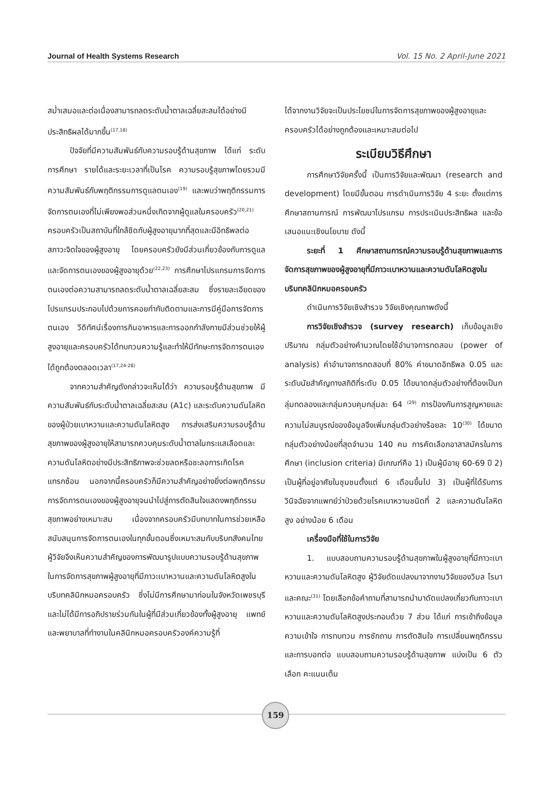Journal of Health Systems Research Vol. 15 No. 2 April-June 2021
สม่ำเสมอและต่อเนื่องสามารถลดระดับน้ำตาลเฉลี่ยสะสมได้อย่างมีประสิทธิผลได้มากขึ้น<sup>(17,18)</sup>
ปัจจัยที่มีความสัมพันธ์กับความรอบรู้ด้านสุขภาพ ได้แก่ ระดับการศึกษา รายได้และระยะเวลาที่เป็นโรค ความรอบรู้สุขภาพโดยรวมมีความสัมพันธ์กับพฤติกรรมการดูแลตนเอง<sup>(19)</sup> และพบว่าพฤติกรรมการจัดการตนเองที่ไม่เพียงพอส่วนหนึ่งเกิดจากผู้ดูแลในครอบครัว<sup>(20,21)</sup> ครอบครัวเป็นสถาบันที่ใกล้ชิดกับผู้สูงอายุมากที่สุดและมีอิทธิพลต่อสภาวะจิตใจของผู้สูงอายุ โดยครอบครัวยังมีส่วนเกี่ยวข้องกับการดูแลและจัดการตนเองของผู้สูงอายุด้วย<sup>(22,23)</sup> การศึกษาโปรแกรมการจัดการตนเองต่อความสามารถลดระดับน้ำตาลเฉลี่ยสะสม ซึ่งรายละเอียดของโปรแกรมประกอบไปด้วยการคอยกำกับติดตามและการมีคู่มือการจัดการตนเอง วีดิทัศน์เรื่องการกินอาหารและการออกกำลังกายมีส่วนช่วยให้ผู้สูงอายุและครอบครัวได้ทบทวนความรู้และทำให้มีทักษะการจัดการตนเองได้ถูกต้องตลอดเวลา<sup>(17,24-28)</sup>
จากความสำคัญดังกล่าวจะเห็นได้ว่า ความรอบรู้ด้านสุขภาพ มีความสัมพันธ์กับระดับน้ำตาลเฉลี่ยสะสม (A1c) และระดับความดันโลหิตของผู้ป่วยเบาหวานและความดันโลหิตสูง การส่งเสริมความรอบรู้ด้านสุขภาพของผู้สูงอายุให้สามารถควบคุมระดับน้ำตาลในกระแสเลือดและความดันโลหิตอย่างมีประสิทธิภาพจะช่วยลดหรือชะลอการเกิดโรคแทรกซ้อน นอกจากนี้ครอบครัวก็มีความสำคัญอย่างยิ่งต่อพฤติกรรมการจัดการตนเองของผู้สูงอายุจนนำไปสู่การตัดสินใจแสดงพฤติกรรมสุขภาพอย่างเหมาะสม เนื่องจากครอบครัวมีบทบาทในการช่วยเหลือสนับสนุนการจัดการตนเองในทุกขั้นตอนซึ่งเหมาะสมกับบริบทสังคมไทย ผู้วิจัยจึงเห็นความสำคัญของการพัฒนารูปแบบความรอบรู้ด้านสุขภาพในการจัดการสุขภาพผู้สูงอายุที่มีภาวะเบาหวานและความดันโลหิตสูงในบริบทคลินิกหมอครอบครัว ซึ่งไม่มีการศึกษามาก่อนในจังหวัดเพชรบุรี และไม่ได้มีการอภิปรายร่วมกันในผู้ที่มีส่วนเกี่ยวข้องทั้งผู้สูงอายุ แพทย์และพยาบาลที่ทำงานในคลินิกหมอครอบครัวองค์ความรู้ที่
ได้จากงานวิจัยจะเป็นประโยชน์ในการจัดการสุขภาพของผู้สูงอายุและครอบครัวได้อย่างถูกต้องและเหมาะสมต่อไป
ระเบียบวิธีศึกษา
การศึกษาวิจัยครั้งนี้ เป็นการวิจัยและพัฒนา (research and development) โดยมีขั้นตอน การดำเนินการวิจัย 4 ระยะ ตั้งแต่การศึกษาสถานการณ์ การพัฒนาโปรแกรม การประเมินประสิทธิผล และข้อเสนอแนะเชิงนโยบาย ดังนี้
ระยะที่ 1 ศึกษาสถานการณ์ความรอบรู้ด้านสุขภาพและการจัดการสุขภาพของผู้สูงอายุที่มีภาวะเบาหวานและความดันโลหิตสูงในบริบทคลินิกหมอครอบครัว
ดำเนินการวิจัยเชิงสำรวจ วิจัยเชิงคุณภาพดังนี้
การวิจัยเชิงสำรวจ (survey research) เก็บข้อมูลเชิงปริมาณ กลุ่มตัวอย่างคำนวณโดยใช้อำนาจการทดสอบ (power of analysis) ค่าอำนาจการทดสอบที่ 80% ค่าขนาดอิทธิพล 0.05 และระดับนัยสำคัญทางสถิติที่ระดับ 0.05 ได้ขนาดกลุ่มตัวอย่างที่ต้องเป็นกลุ่มทดลองและกลุ่มควบคุมกลุ่มละ 64 <sup>(29)</sup> การป้องกันการสูญหายและความไม่สมบูรณ์ของข้อมูลจึงเพิ่มกลุ่มตัวอย่างร้อยละ 10<sup>(30)</sup> ได้ขนาดกลุ่มตัวอย่างน้อยที่สุดจำนวน 140 คน การคัดเลือกอาสาสมัครในการศึกษา (inclusion criteria) มีเกณฑ์คือ 1) เป็นผู้มีอายุ 60-69 ปี 2) เป็นผู้ที่อยู่อาศัยในชุมชนตั้งแต่ 6 เดือนขึ้นไป 3) เป็นผู้ที่ได้รับการวินิจฉัยจากแพทย์ว่าป่วยด้วยโรคเบาหวานชนิดที่ 2 และความดันโลหิตสูง อย่างน้อย 6 เดือน
เครื่องมือที่ใช้ในการวิจัย
1. แบบสอบถามความรอบรู้ด้านสุขภาพในผู้สูงอายุที่มีภาวะเบาหวานและความดันโลหิตสูง ผู้วิจัยดัดแปลงมาจากงานวิจัยของวิมล โรมา และคณะ<sup>(31)</sup> โดยเลือกข้อคำถามที่สามารถนำมาดัดแปลงเกี่ยวกับภาวะเบาหวานและความดันโลหิตสูงประกอบด้วย 7 ส่วน ได้แก่ การเข้าถึงข้อมูล ความเข้าใจ การทบทวน การซักถาม การตัดสินใจ การเปลี่ยนพฤติกรรม และการบอกต่อ แบบสอบถามความรอบรู้ด้านสุขภาพ แบ่งเป็น 6 ตัวเลือก คะแนนเต็ม
159